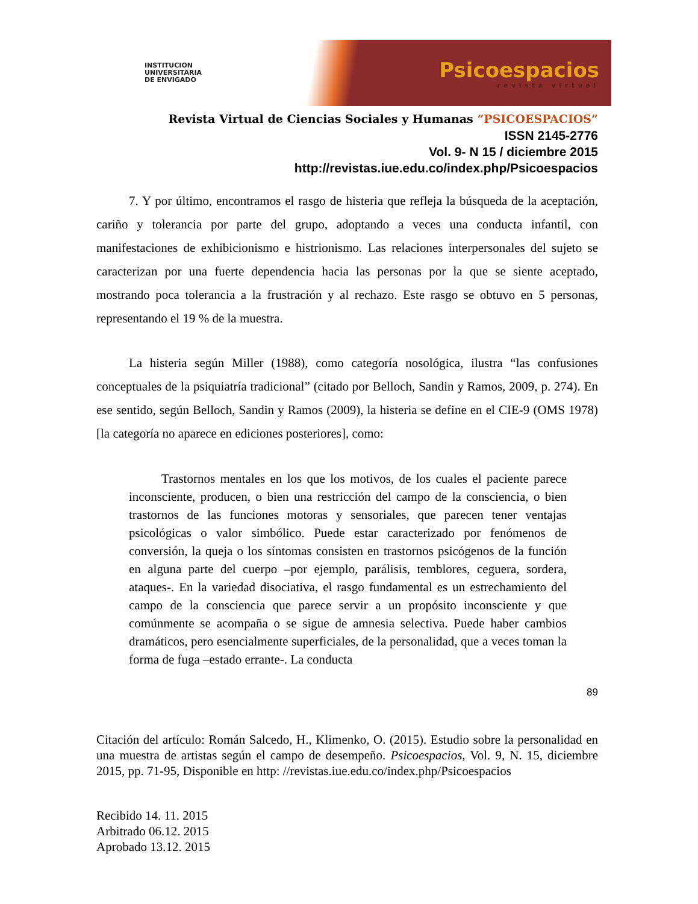INSTITUCION
UNIVERSITARIA
DE ENVIGADO
Psicoespacios
revista virtual
Revista Virtual de Ciencias Sociales y Humanas “PSICOESPACIOS”
ISSN 2145-2776
Vol. 9- N 15 / diciembre 2015
http://revistas.iue.edu.co/index.php/Psicoespacios
7. Y por último, encontramos el rasgo de histeria que refleja la búsqueda de la aceptación, cariño y tolerancia por parte del grupo, adoptando a veces una conducta infantil, con manifestaciones de exhibicionismo e histrionismo. Las relaciones interpersonales del sujeto se caracterizan por una fuerte dependencia hacia las personas por la que se siente aceptado, mostrando poca tolerancia a la frustración y al rechazo. Este rasgo se obtuvo en 5 personas, representando el 19 % de la muestra.
La histeria según Miller (1988), como categoría nosológica, ilustra “las confusiones conceptuales de la psiquiatría tradicional” (citado por Belloch, Sandin y Ramos, 2009, p. 274). En ese sentido, según Belloch, Sandin y Ramos (2009), la histeria se define en el CIE-9 (OMS 1978) [la categoría no aparece en ediciones posteriores], como:
Trastornos mentales en los que los motivos, de los cuales el paciente parece inconsciente, producen, o bien una restricción del campo de la consciencia, o bien trastornos de las funciones motoras y sensoriales, que parecen tener ventajas psicológicas o valor simbólico. Puede estar caracterizado por fenómenos de conversión, la queja o los síntomas consisten en trastornos psicógenos de la función en alguna parte del cuerpo –por ejemplo, parálisis, temblores, ceguera, sordera, ataques-. En la variedad disociativa, el rasgo fundamental es un estrechamiento del campo de la consciencia que parece servir a un propósito inconsciente y que comúnmente se acompaña o se sigue de amnesia selectiva. Puede haber cambios dramáticos, pero esencialmente superficiales, de la personalidad, que a veces toman la forma de fuga –estado errante-. La conducta
89
Citación del artículo: Román Salcedo, H., Klimenko, O. (2015). Estudio sobre la personalidad en una muestra de artistas según el campo de desempeño. Psicoespacios, Vol. 9, N. 15, diciembre 2015, pp. 71-95, Disponible en http: //revistas.iue.edu.co/index.php/Psicoespacios
Recibido 14. 11. 2015
Arbitrado 06.12. 2015
Aprobado 13.12. 2015